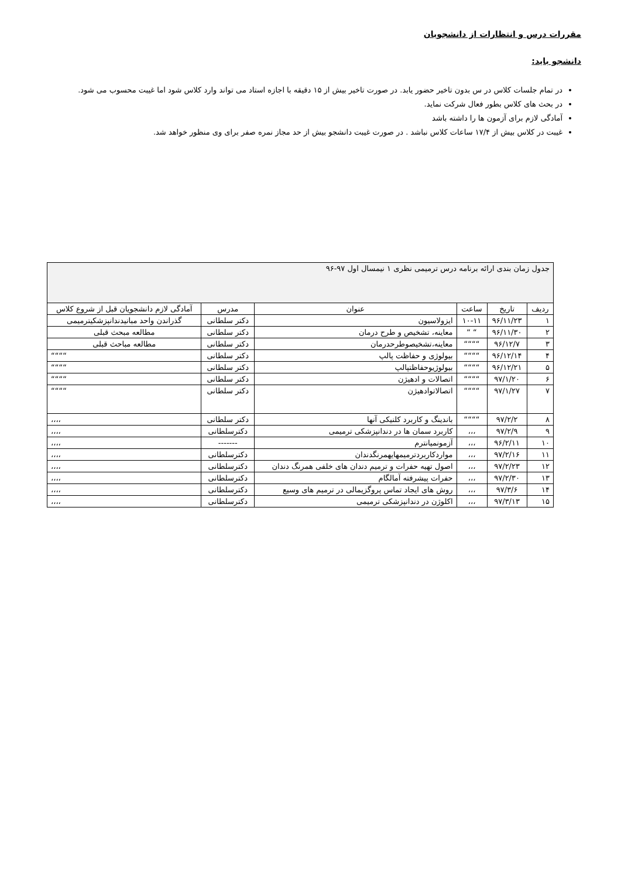مقررات درس و انتظارات از دانشجویان
دانشجو باید:
در تمام جلسات کلاس در س بدون تاخیر حضور یابد. در صورت تاخیر بیش از ۱۵ دقیقه با اجازه استاد می تواند وارد کلاس شود اما غیبت محسوب می شود.
در بحث های کلاس بطور فعال شرکت نماید.
آمادگی لازم برای آزمون ها را داشته باشد
غیبت در کلاس بیش از ۱۷/۴ ساعات کلاس نباشد . در صورت غیبت دانشجو بیش از حد مجاز نمره صفر برای وی منظور خواهد شد.
| جدول زمان بندی ارائه برنامه درس ترمیمی نظری ۱ نیمسال اول ۹۷-۹۶ | | | | | |
| ردیف | تاریخ | ساعت | عنوان | مدرس | آمادگی لازم دانشجویان قبل از شروع کلاس |
| ۱ | ۹۶/۱۱/۲۳ | ۱۰-۱۱ | ایزولاسیون | دکتر سلطانی | گذراندن واحد مبانیدندانپزشکیترمیمی |
| ۲ | ۹۶/۱۱/۳۰ | “ “ | معاینه، تشخیص و طرح درمان | دکتر سلطانی | مطالعه مبحث قبلی |
| ۳ | ۹۶/۱۲/۷ | ““““ | معاینه،تشخیصوطرحدرمان | دکتر سلطانی | مطالعه مباحث قبلی |
| ۴ | ۹۶/۱۲/۱۴ | ““““ | بیولوژی و حفاظت پالپ | دکتر سلطانی | ““““ |
| ۵ | ۹۶/۱۲/۲۱ | ““““ | بیولوژیوحفاظتپالپ | دکتر سلطانی | ““““ |
| ۶ | ۹۷/۱/۲۰ | ““““ | اتصالات و ادهیژن | دکتر سلطانی | ““““ |
| ۷ | ۹۷/۱/۲۷ | ““““ | اتصالاتوادهیژن | دکتر سلطانی | ““““ |
| ۸ | ۹۷/۲/۲ | ““““ | باندینگ و کاربرد کلنیکی آنها | دکتر سلطانی | ،،،، |
| ۹ | ۹۷/۲/۹ | ،،، | کاربرد سمان ها در دندانپزشکی ترمیمی | دکترسلطانی | ،،،، |
| ۱۰ | ۹۶/۲/۱۱ | ،،، | آزمونمیانترم | ------- | ،،،، |
| ۱۱ | ۹۷/۲/۱۶ | ،،، | مواردکاربردترمیمهایهمرنگدندان | دکترسلطانی | ،،،، |
| ۱۲ | ۹۷/۲/۲۳ | ،،، | اصول تهیه حفرات و ترمیم دندان های خلفی همرنگ دندان | دکترسلطانی | ،،،، |
| ۱۳ | ۹۷/۲/۳۰ | ،،، | حفرات پیشرفته آمالگام | دکترسلطانی | ،،،، |
| ۱۴ | ۹۷/۳/۶ | ،،، | روش های ایجاد تماس پروگزیمالی در ترمیم های وسیع | دکترسلطانی | ،،،، |
| ۱۵ | ۹۷/۳/۱۳ | ،،، | اکلوژن در دندانپزشکی ترمیمی | دکترسلطانی | ،،،، |